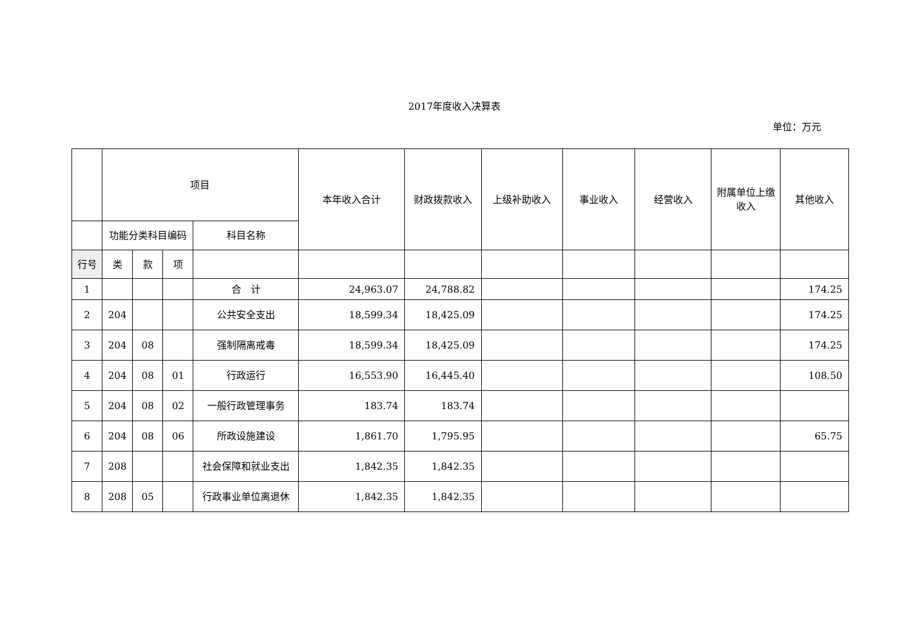2017年度收入决算表
单位：万元
| | 项目 | | | | 本年收入合计 | 财政拨款收入 | 上级补助收入 | 事业收入 | 经营收入 | 附属单位上缴收入 | 其他收入 |
| | 功能分类科目编码 | | | 科目名称 | | | | | | | |
| 行号 | 类 | 款 | 项 | | | | | | | | |
| 1 | | | | 合 计 | 24,963.07 | 24,788.82 | | | | | 174.25 |
| 2 | 204 | | | 公共安全支出 | 18,599.34 | 18,425.09 | | | | | 174.25 |
| 3 | 204 | 08 | | 强制隔离戒毒 | 18,599.34 | 18,425.09 | | | | | 174.25 |
| 4 | 204 | 08 | 01 | 行政运行 | 16,553.90 | 16,445.40 | | | | | 108.50 |
| 5 | 204 | 08 | 02 | 一般行政管理事务 | 183.74 | 183.74 | | | | | |
| 6 | 204 | 08 | 06 | 所政设施建设 | 1,861.70 | 1,795.95 | | | | | 65.75 |
| 7 | 208 | | | 社会保障和就业支出 | 1,842.35 | 1,842.35 | | | | | |
| 8 | 208 | 05 | | 行政事业单位离退休 | 1,842.35 | 1,842.35 | | | | | |